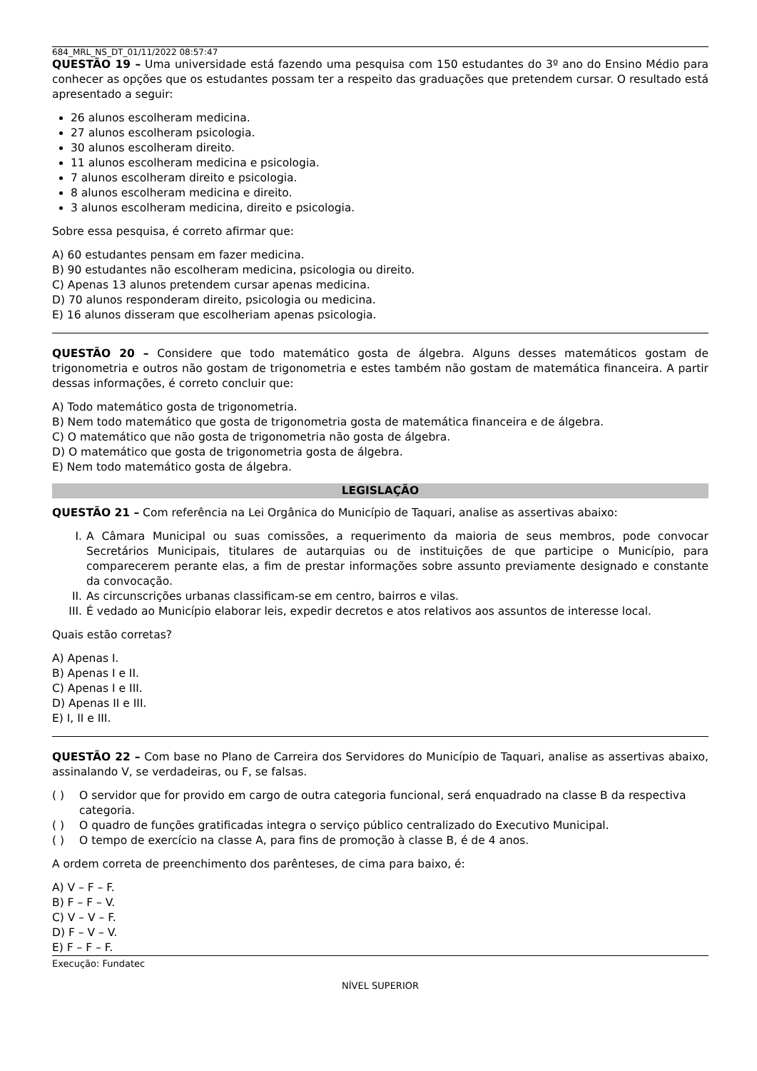684_MRL_NS_DT_01/11/2022 08:57:47
QUESTÃO 19 – Uma universidade está fazendo uma pesquisa com 150 estudantes do 3º ano do Ensino Médio para conhecer as opções que os estudantes possam ter a respeito das graduações que pretendem cursar. O resultado está apresentado a seguir:
26 alunos escolheram medicina.
27 alunos escolheram psicologia.
30 alunos escolheram direito.
11 alunos escolheram medicina e psicologia.
7 alunos escolheram direito e psicologia.
8 alunos escolheram medicina e direito.
3 alunos escolheram medicina, direito e psicologia.
Sobre essa pesquisa, é correto afirmar que:
A) 60 estudantes pensam em fazer medicina.
B) 90 estudantes não escolheram medicina, psicologia ou direito.
C) Apenas 13 alunos pretendem cursar apenas medicina.
D) 70 alunos responderam direito, psicologia ou medicina.
E) 16 alunos disseram que escolheriam apenas psicologia.
QUESTÃO 20 – Considere que todo matemático gosta de álgebra. Alguns desses matemáticos gostam de trigonometria e outros não gostam de trigonometria e estes também não gostam de matemática financeira. A partir dessas informações, é correto concluir que:
A) Todo matemático gosta de trigonometria.
B) Nem todo matemático que gosta de trigonometria gosta de matemática financeira e de álgebra.
C) O matemático que não gosta de trigonometria não gosta de álgebra.
D) O matemático que gosta de trigonometria gosta de álgebra.
E) Nem todo matemático gosta de álgebra.
LEGISLAÇÃO
QUESTÃO 21 – Com referência na Lei Orgânica do Município de Taquari, analise as assertivas abaixo:
I. A Câmara Municipal ou suas comissões, a requerimento da maioria de seus membros, pode convocar Secretários Municipais, titulares de autarquias ou de instituições de que participe o Município, para comparecerem perante elas, a fim de prestar informações sobre assunto previamente designado e constante da convocação.
II. As circunscrições urbanas classificam-se em centro, bairros e vilas.
III. É vedado ao Município elaborar leis, expedir decretos e atos relativos aos assuntos de interesse local.
Quais estão corretas?
A) Apenas I.
B) Apenas I e II.
C) Apenas I e III.
D) Apenas II e III.
E) I, II e III.
QUESTÃO 22 – Com base no Plano de Carreira dos Servidores do Município de Taquari, analise as assertivas abaixo, assinalando V, se verdadeiras, ou F, se falsas.
( ) O servidor que for provido em cargo de outra categoria funcional, será enquadrado na classe B da respectiva categoria.
( ) O quadro de funções gratificadas integra o serviço público centralizado do Executivo Municipal.
( ) O tempo de exercício na classe A, para fins de promoção à classe B, é de 4 anos.
A ordem correta de preenchimento dos parênteses, de cima para baixo, é:
A) V – F – F.
B) F – F – V.
C) V – V – F.
D) F – V – V.
E) F – F – F.
Execução: Fundatec
NÍVEL SUPERIOR